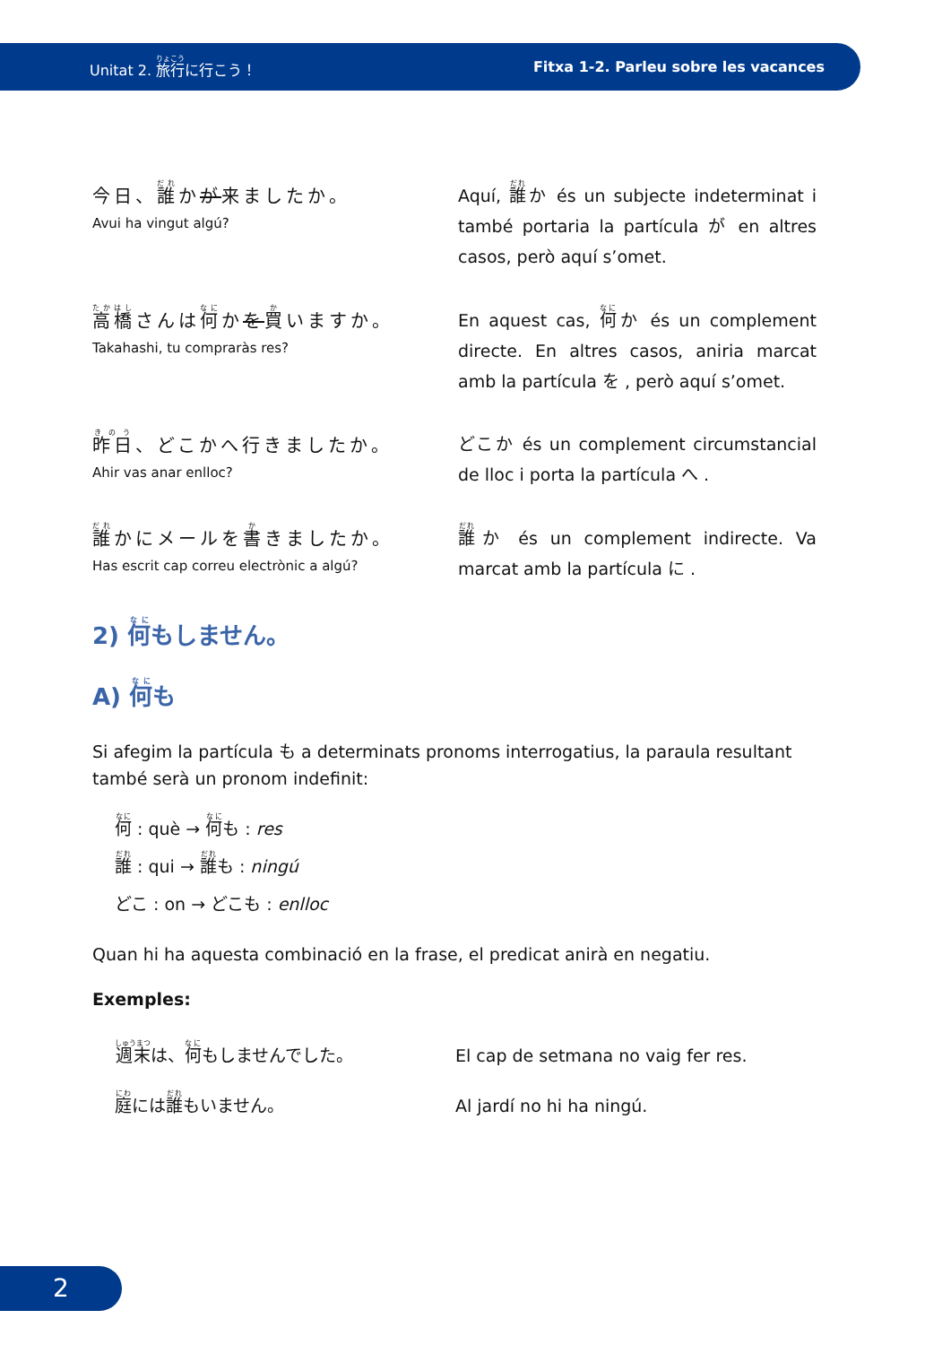Unitat 2. 旅行に行こう！ Fitxa 1-2. Parleu sobre les vacances
今日、誰かが来ましたか。
Avui ha vingut algú?
Aquí, 誰か és un subjecte indeterminat i també portaria la partícula が en altres casos, però aquí s’omet.
高橋さんは何かを買いますか。
Takahashi, tu compraràs res?
En aquest cas, 何か és un complement directe. En altres casos, aniria marcat amb la partícula を , però aquí s’omet.
昨日、どこかへ行きましたか。
Ahir vas anar enlloc?
どこか és un complement circumstancial de lloc i porta la partícula へ .
誰かにメールを書きましたか。
Has escrit cap correu electrònic a algú?
誰か és un complement indirecte. Va marcat amb la partícula に .
2) 何もしません。
A) 何も
Si afegim la partícula も a determinats pronoms interrogatius, la paraula resultant també serà un pronom indefinit:
何 : què → 何も : res
誰 : qui → 誰も : ningú
どこ : on → どこも : enlloc
Quan hi ha aquesta combinació en la frase, el predicat anirà en negatiu.
Exemples:
週末は、何もしませんでした。 El cap de setmana no vaig fer res.
庭には誰もいません。 Al jardí no hi ha ningú.
2